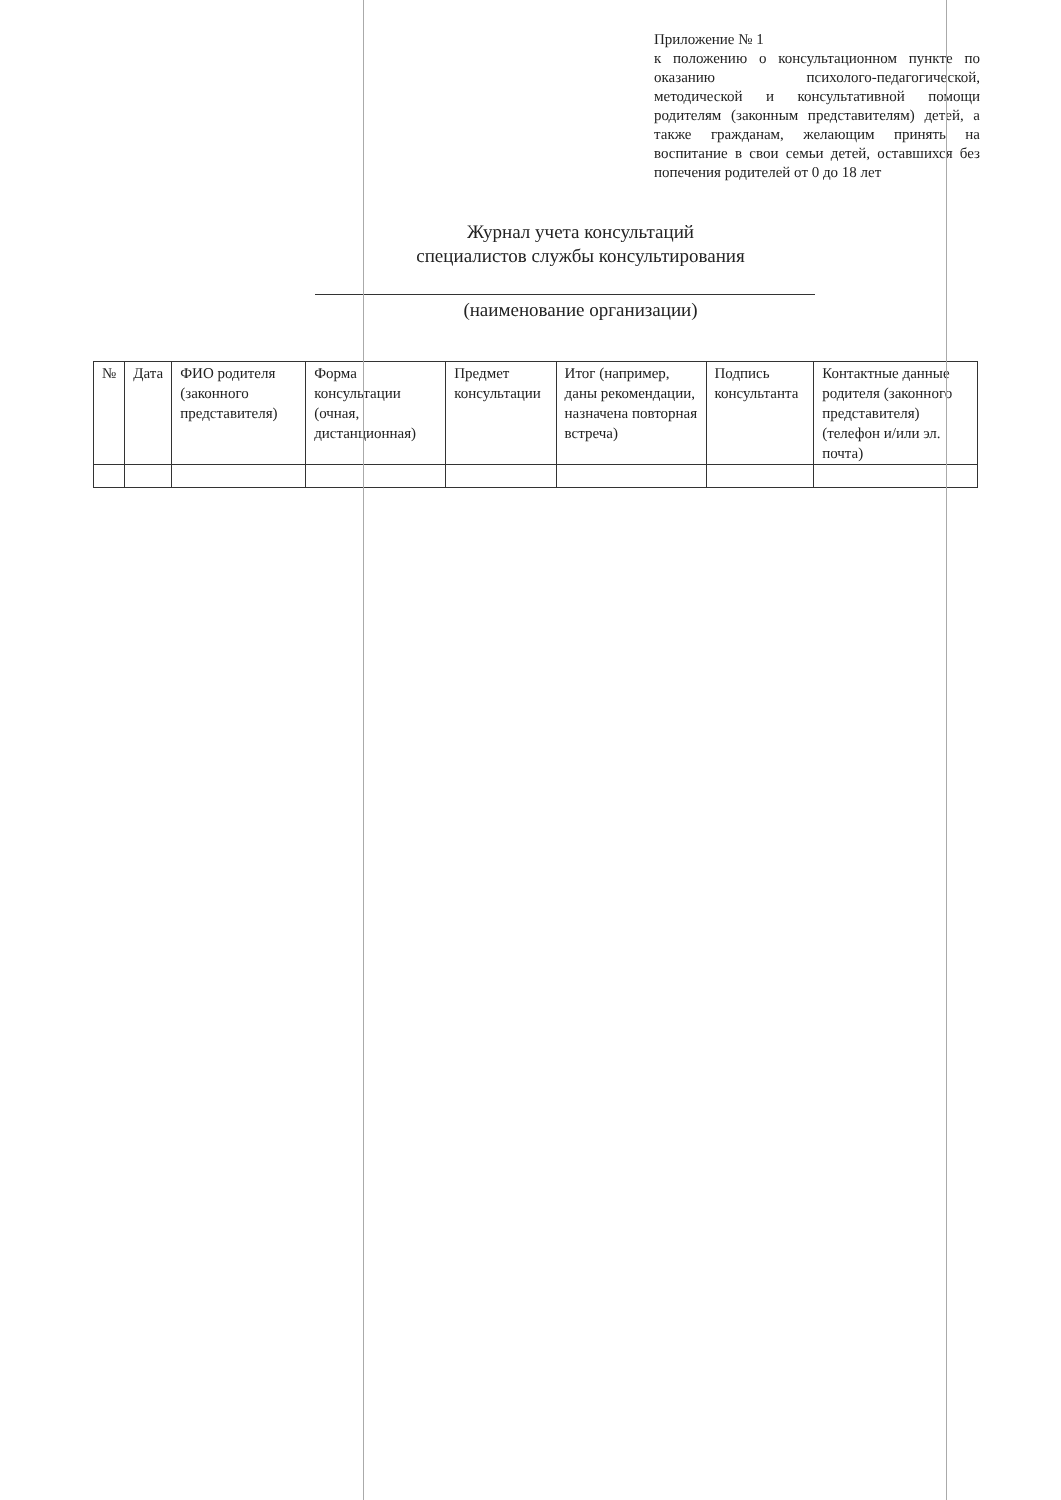Приложение № 1
к положению о консультационном пункте по оказанию психолого-педагогической, методической и консультативной помощи родителям (законным представителям) детей, а также гражданам, желающим принять на воспитание в свои семьи детей, оставшихся без попечения родителей от 0 до 18 лет
Журнал учета консультаций
специалистов службы консультирования
(наименование организации)
| № | Дата | ФИО родителя (законного представителя) | Форма консультации (очная, дистанционная) | Предмет консультации | Итог (например, даны рекомендации, назначена повторная встреча) | Подпись консультанта | Контактные данные родителя (законного представителя) (телефон и/или эл. почта) |